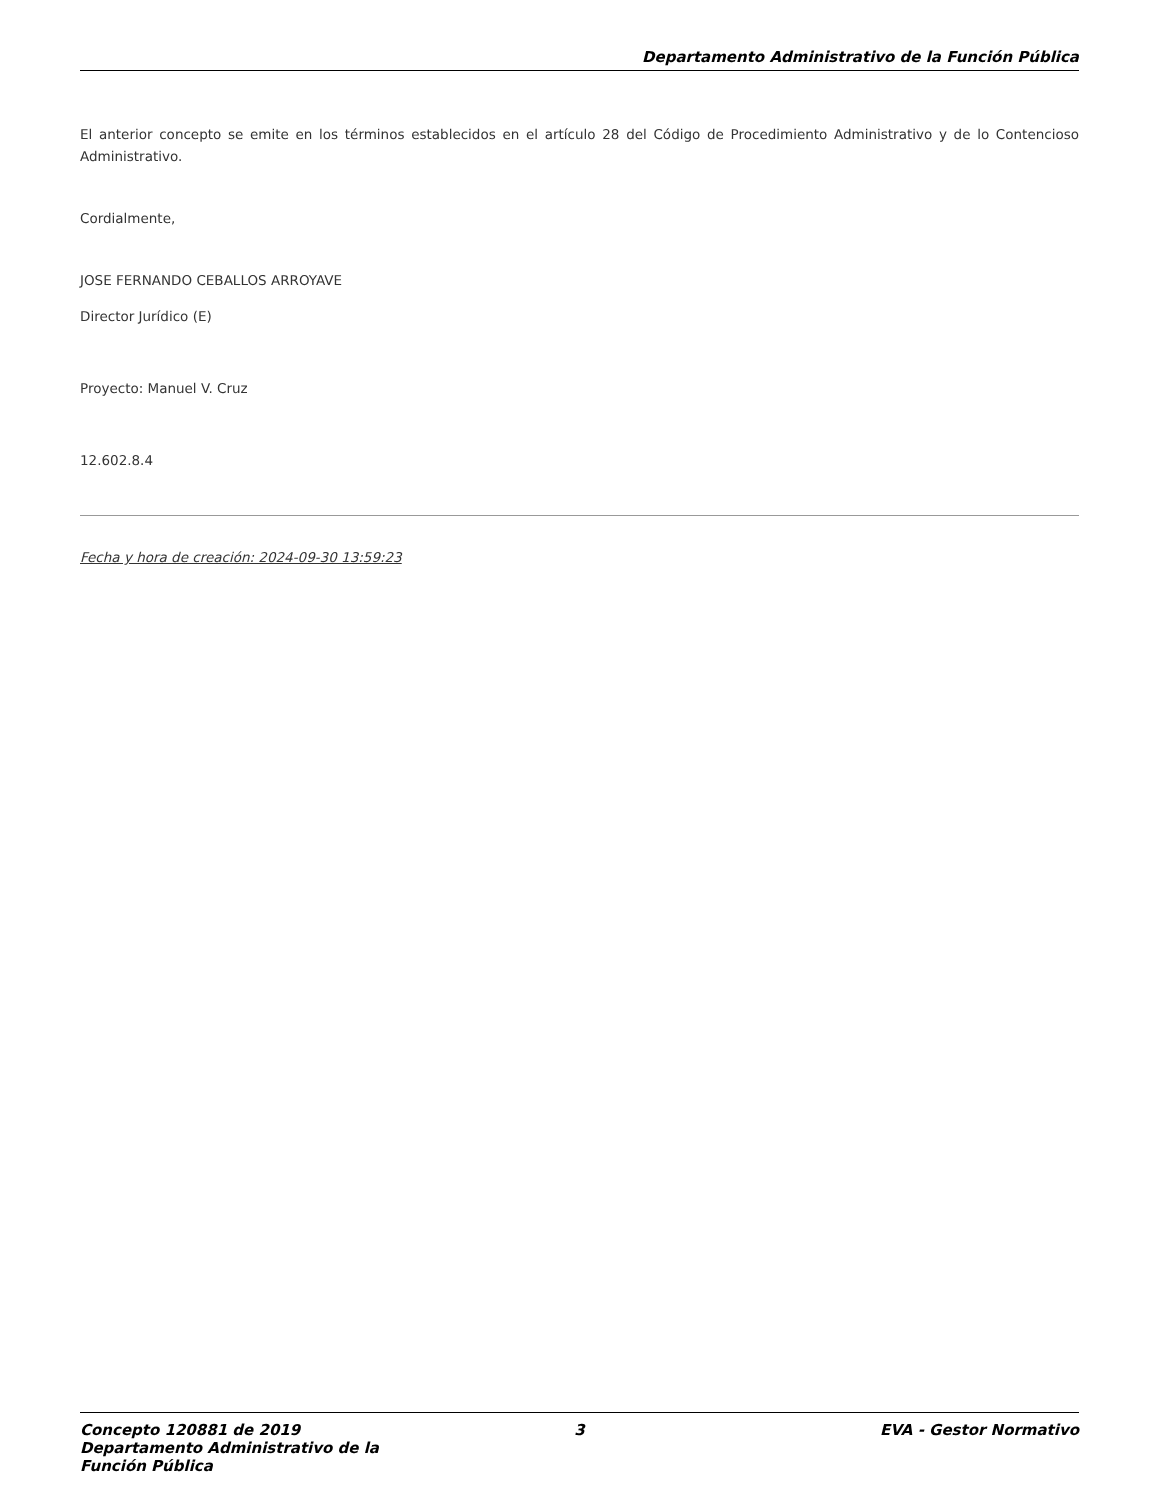Departamento Administrativo de la Función Pública
El anterior concepto se emite en los términos establecidos en el artículo 28 del Código de Procedimiento Administrativo y de lo Contencioso Administrativo.
Cordialmente,
JOSE FERNANDO CEBALLOS ARROYAVE
Director Jurídico (E)
Proyecto: Manuel V. Cruz
12.602.8.4
Fecha y hora de creación: 2024-09-30 13:59:23
Concepto 120881 de 2019 Departamento Administrativo de la Función Pública
3 EVA - Gestor Normativo